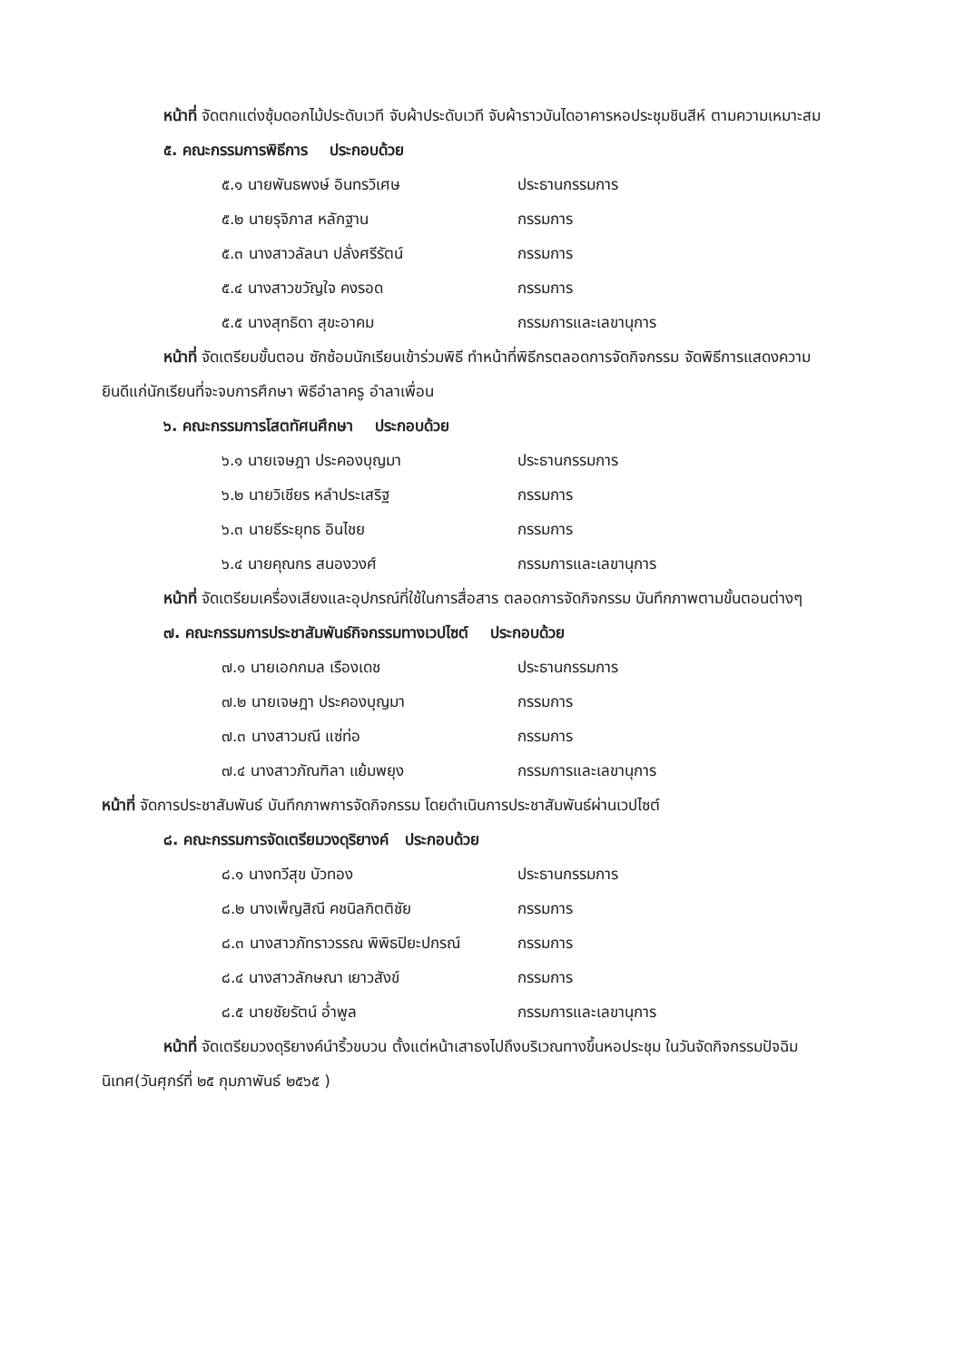หน้าที่ จัดตกแต่งซุ้มดอกไม้ประดับเวที จับผ้าประดับเวที จับผ้าราวบันไดอาคารหอประชุมชินสีห์ ตามความเหมาะสม
๕. คณะกรรมการพิธีการ ประกอบด้วย
๕.๑ นายพันธพงษ์ อินทรวิเศษ ประธานกรรมการ
๕.๒ นายรุจิภาส หลักฐาน กรรมการ
๕.๓ นางสาวลัลนา ปลั่งศรีรัตน์ กรรมการ
๕.๔ นางสาวขวัญใจ คงรอด กรรมการ
๕.๕ นางสุทธิดา สุขะอาคม กรรมการและเลขานุการ
หน้าที่ จัดเตรียมขั้นตอน ซักซ้อมนักเรียนเข้าร่วมพิธี ทำหน้าที่พิธีกรตลอดการจัดกิจกรรม จัดพิธีการแสดงความยินดีแก่นักเรียนที่จะจบการศึกษา พิธีอำลาครู อำลาเพื่อน
๖. คณะกรรมการโสตทัศนศึกษา ประกอบด้วย
๖.๑ นายเจษฎา ประคองบุญมา ประธานกรรมการ
๖.๒ นายวิเชียร หลำประเสริฐ กรรมการ
๖.๓ นายธีระยุทธ อินไชย กรรมการ
๖.๔ นายคุณกร สนองวงศ์ กรรมการและเลขานุการ
หน้าที่ จัดเตรียมเครื่องเสียงและอุปกรณ์ที่ใช้ในการสื่อสาร ตลอดการจัดกิจกรรม บันทึกภาพตามขั้นตอนต่างๆ
๗. คณะกรรมการประชาสัมพันธ์กิจกรรมทางเวปไซต์ ประกอบด้วย
๗.๑ นายเอกกมล เรืองเดช ประธานกรรมการ
๗.๒ นายเจษฎา ประคองบุญมา กรรมการ
๗.๓ นางสาวมณี แซ่ท่อ กรรมการ
๗.๔ นางสาวภัณฑิลา แย้มพยุง กรรมการและเลขานุการ
หน้าที่ จัดการประชาสัมพันธ์ บันทึกภาพการจัดกิจกรรม โดยดำเนินการประชาสัมพันธ์ผ่านเวปไซต์
๘. คณะกรรมการจัดเตรียมวงดุริยางค์ ประกอบด้วย
๘.๑ นางทวีสุข บัวทอง ประธานกรรมการ
๘.๒ นางเพ็ญสิณี คชนิลกิตติชัย กรรมการ
๘.๓ นางสาวภัทราวรรณ พิพิธปิยะปกรณ์ กรรมการ
๘.๔ นางสาวลักษณา เยาวสังข์ กรรมการ
๘.๕ นายชัยรัตน์ อ่ำพูล กรรมการและเลขานุการ
หน้าที่ จัดเตรียมวงดุริยางค์นำริ้วขบวน ตั้งแต่หน้าเสาธงไปถึงบริเวณทางขึ้นหอประชุม ในวันจัดกิจกรรมปัจฉิมนิเทศ(วันศุกร์ที่ ๒๕ กุมภาพันธ์ ๒๕๖๕ )